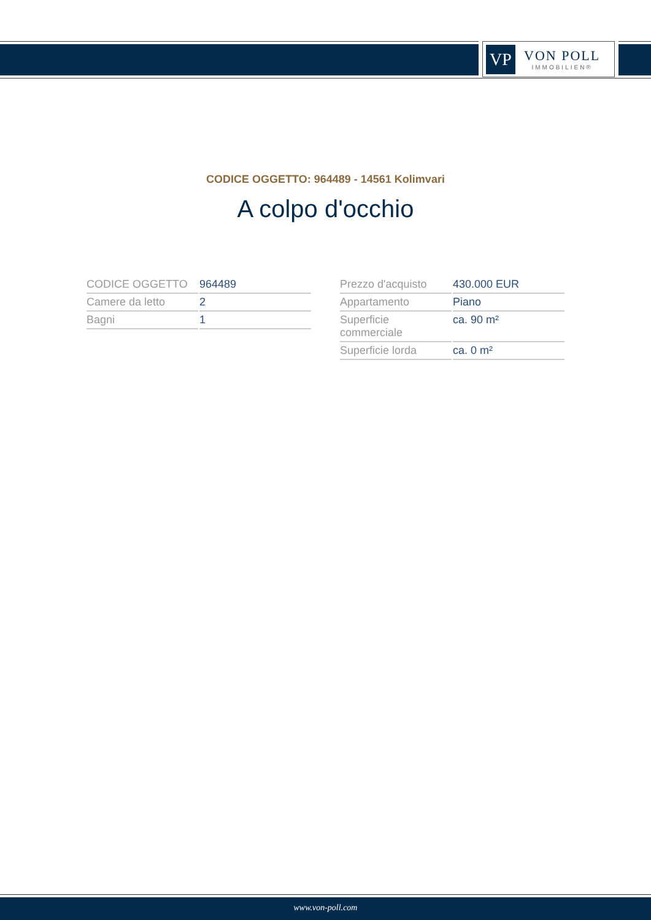VP
VON POLL
IMMOBILIEN®
CODICE OGGETTO: 964489 - 14561 Kolimvari
A colpo d'occhio
| CODICE OGGETTO | 964489 |
| Camere da letto | 2 |
| Bagni | 1 |
| Prezzo d'acquisto | 430.000 EUR |
| Appartamento | Piano |
| Superficie commerciale | ca. 90 m² |
| Superficie lorda | ca. 0 m² |
www.von-poll.com